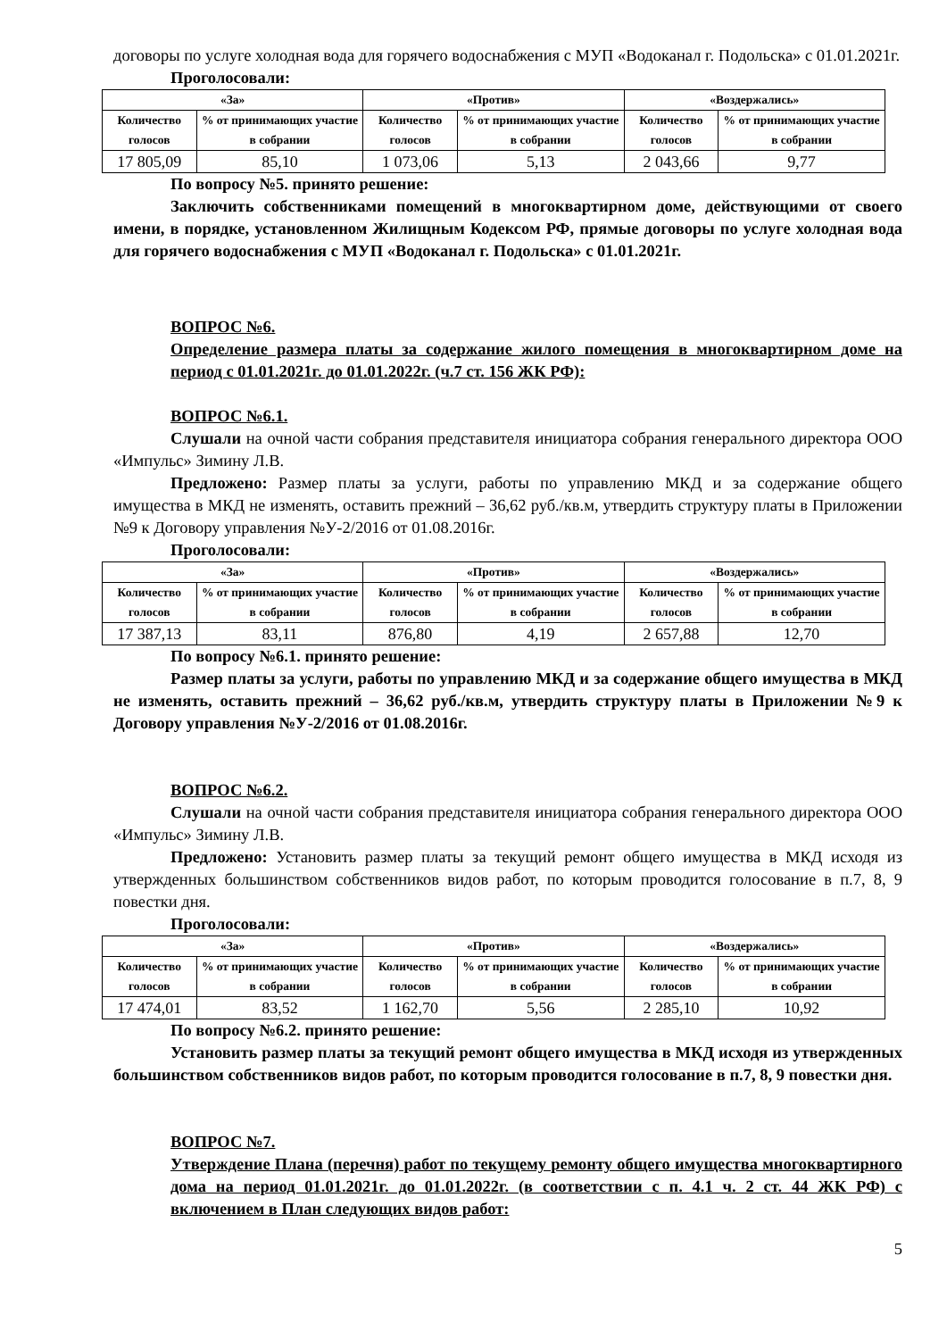договоры по услуге холодная вода для горячего водоснабжения с МУП «Водоканал г. Подольска» с 01.01.2021г.
Проголосовали:
| «За» | | «Против» | | «Воздержались» | |
| --- | --- | --- | --- | --- | --- |
| Количество голосов | % от принимающих участие в собрании | Количество голосов | % от принимающих участие в собрании | Количество голосов | % от принимающих участие в собрании |
| 17 805,09 | 85,10 | 1 073,06 | 5,13 | 2 043,66 | 9,77 |
По вопросу №5. принято решение:
Заключить собственниками помещений в многоквартирном доме, действующими от своего имени, в порядке, установленном Жилищным Кодексом РФ, прямые договоры по услуге холодная вода для горячего водоснабжения с МУП «Водоканал г. Подольска» с 01.01.2021г.
ВОПРОС №6.
Определение размера платы за содержание жилого помещения в многоквартирном доме на период с 01.01.2021г. до 01.01.2022г. (ч.7 ст. 156 ЖК РФ):
ВОПРОС №6.1.
Слушали на очной части собрания представителя инициатора собрания генерального директора ООО «Импульс» Зимину Л.В.
Предложено: Размер платы за услуги, работы по управлению МКД и за содержание общего имущества в МКД не изменять, оставить прежний – 36,62 руб./кв.м, утвердить структуру платы в Приложении №9 к Договору управления №У-2/2016 от 01.08.2016г.
Проголосовали:
| «За» | | «Против» | | «Воздержались» | |
| --- | --- | --- | --- | --- | --- |
| Количество голосов | % от принимающих участие в собрании | Количество голосов | % от принимающих участие в собрании | Количество голосов | % от принимающих участие в собрании |
| 17 387,13 | 83,11 | 876,80 | 4,19 | 2 657,88 | 12,70 |
По вопросу №6.1. принято решение:
Размер платы за услуги, работы по управлению МКД и за содержание общего имущества в МКД не изменять, оставить прежний – 36,62 руб./кв.м, утвердить структуру платы в Приложении №9 к Договору управления №У-2/2016 от 01.08.2016г.
ВОПРОС №6.2.
Слушали на очной части собрания представителя инициатора собрания генерального директора ООО «Импульс» Зимину Л.В.
Предложено: Установить размер платы за текущий ремонт общего имущества в МКД исходя из утвержденных большинством собственников видов работ, по которым проводится голосование в п.7, 8, 9 повестки дня.
Проголосовали:
| «За» | | «Против» | | «Воздержались» | |
| --- | --- | --- | --- | --- | --- |
| Количество голосов | % от принимающих участие в собрании | Количество голосов | % от принимающих участие в собрании | Количество голосов | % от принимающих участие в собрании |
| 17 474,01 | 83,52 | 1 162,70 | 5,56 | 2 285,10 | 10,92 |
По вопросу №6.2. принято решение:
Установить размер платы за текущий ремонт общего имущества в МКД исходя из утвержденных большинством собственников видов работ, по которым проводится голосование в п.7, 8, 9 повестки дня.
ВОПРОС №7.
Утверждение Плана (перечня) работ по текущему ремонту общего имущества многоквартирного дома на период 01.01.2021г. до 01.01.2022г. (в соответствии с п. 4.1 ч. 2 ст. 44 ЖК РФ) с включением в План следующих видов работ:
5